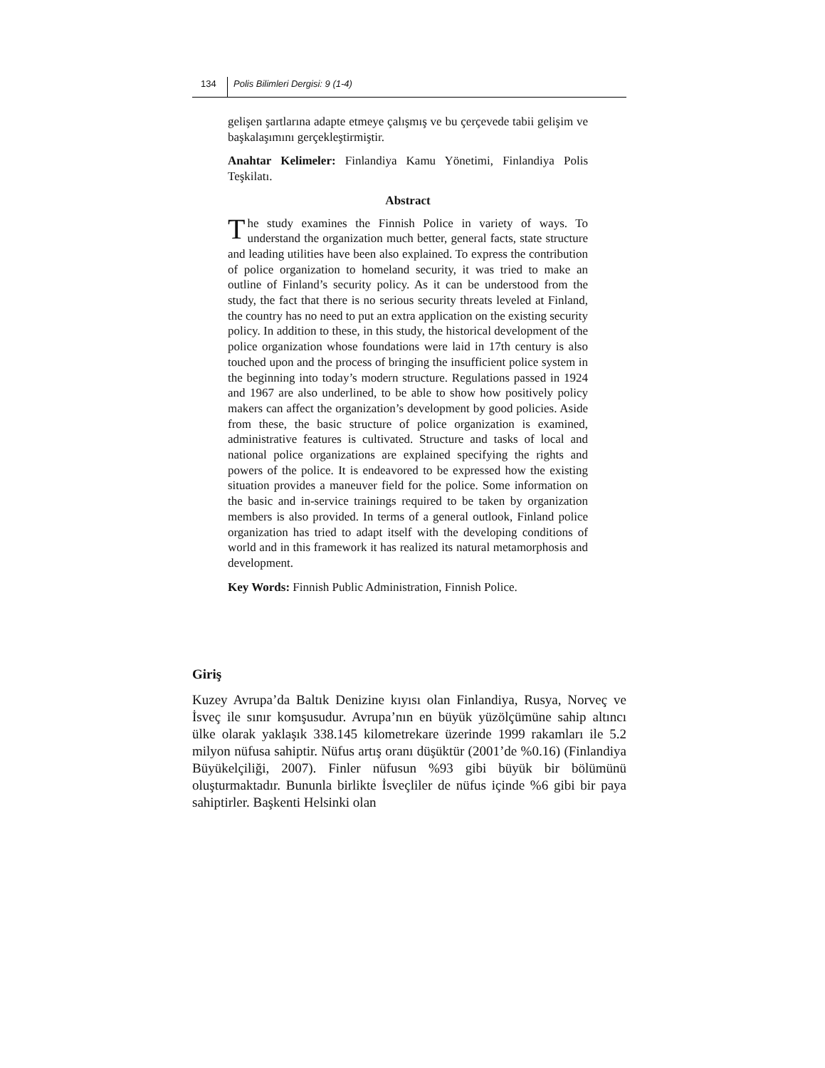134 Polis Bilimleri Dergisi: 9 (1-4)
gelişen şartlarına adapte etmeye çalışmış ve bu çerçevede tabii gelişim ve başkalaşımını gerçekleştirmiştir.
Anahtar Kelimeler: Finlandiya Kamu Yönetimi, Finlandiya Polis Teşkilatı.
Abstract
The study examines the Finnish Police in variety of ways. To understand the organization much better, general facts, state structure and leading utilities have been also explained. To express the contribution of police organization to homeland security, it was tried to make an outline of Finland’s security policy. As it can be understood from the study, the fact that there is no serious security threats leveled at Finland, the country has no need to put an extra application on the existing security policy. In addition to these, in this study, the historical development of the police organization whose foundations were laid in 17th century is also touched upon and the process of bringing the insufficient police system in the beginning into today’s modern structure. Regulations passed in 1924 and 1967 are also underlined, to be able to show how positively policy makers can affect the organization’s development by good policies. Aside from these, the basic structure of police organization is examined, administrative features is cultivated. Structure and tasks of local and national police organizations are explained specifying the rights and powers of the police. It is endeavored to be expressed how the existing situation provides a maneuver field for the police. Some information on the basic and in-service trainings required to be taken by organization members is also provided. In terms of a general outlook, Finland police organization has tried to adapt itself with the developing conditions of world and in this framework it has realized its natural metamorphosis and development.
Key Words: Finnish Public Administration, Finnish Police.
Giriş
Kuzey Avrupa’da Baltık Denizine kıyısı olan Finlandiya, Rusya, Norveç ve İsveç ile sınır komşusudur. Avrupa’nın en büyük yüzölçümüne sahip altıncı ülke olarak yaklaşık 338.145 kilometrekare üzerinde 1999 rakamları ile 5.2 milyon nüfusa sahiptir. Nüfus artış oranı düşüktür (2001’de %0.16) (Finlandiya Büyükelçiliği, 2007). Finler nüfusun %93 gibi büyük bir bölümünü oluşturmaktadır. Bununla birlikte İsveçliler de nüfus içinde %6 gibi bir paya sahiptirler. Başkenti Helsinki olan